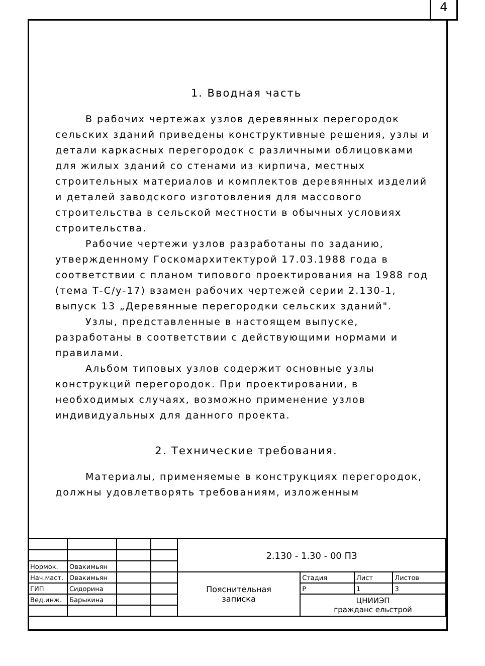4
1. Вводная часть
В рабочих чертежах узлов деревянных перегородок сельских зданий приведены конструктивные решения, узлы и детали каркасных перегородок с различными облицовками для жилых зданий со стенами из кирпича, местных строительных материалов и комплектов деревянных изделий и деталей заводского изготовления для массового строительства в сельской местности в обычных условиях строительства.
Рабочие чертежи узлов разработаны по заданию, утвержденному Госкомархитектурой 17.03.1988 года в соответствии с планом типового проектирования на 1988 год (тема Т-С/у-17) взамен рабочих чертежей серии 2.130-1, выпуск 13 „Деревянные перегородки сельских зданий".
Узлы, представленные в настоящем выпуске, разработаны в соответствии с действующими нормами и правилами.
Альбом типовых узлов содержит основные узлы конструкций перегородок. При проектировании, в необходимых случаях, возможно применение узлов индивидуальных для данного проекта.
2. Технические требования.
Материалы, применяемые в конструкциях перегородок, должны удовлетворять требованиям, изложенным
| | | | | 2.130 - 1.30 - 00 ПЗ | | | |
| Нормок. | Овакимьян | | | | | | |
| Нач.маст. | Овакимьян | | | Пояснительная записка | Стадия | Лист | Листов |
| ГИП | Сидорина | | | | Р | 1 | 3 |
| Вед.инж. | Барыкина | | | | ЦНИИЭП гражданс ельстрой | | |